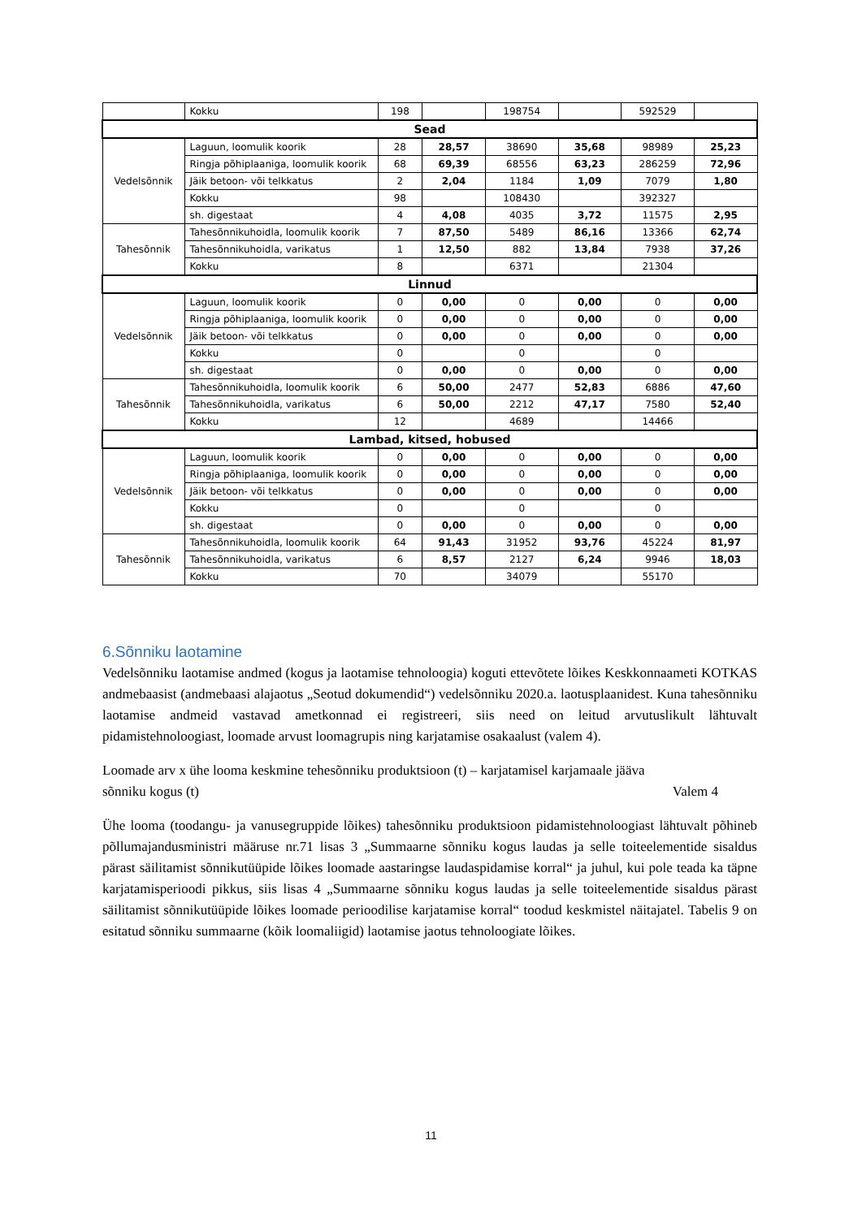| | Kokku | 198 | | 198754 | | 592529 | |
| Sead | | | | | | | |
| Vedelsõnnik | Laguun, loomulik koorik | 28 | 28,57 | 38690 | 35,68 | 98989 | 25,23 |
| | Ringja põhiplaaniga, loomulik koorik | 68 | 69,39 | 68556 | 63,23 | 286259 | 72,96 |
| | Jäik betoon- või telkkatus | 2 | 2,04 | 1184 | 1,09 | 7079 | 1,80 |
| | Kokku | 98 | | 108430 | | 392327 | |
| | sh. digestaat | 4 | 4,08 | 4035 | 3,72 | 11575 | 2,95 |
| Tahesõnnik | Tahesõnnikuhoidla, loomulik koorik | 7 | 87,50 | 5489 | 86,16 | 13366 | 62,74 |
| | Tahesõnnikuhoidla, varikatus | 1 | 12,50 | 882 | 13,84 | 7938 | 37,26 |
| | Kokku | 8 | | 6371 | | 21304 | |
| Linnud | | | | | | | |
| Vedelsõnnik | Laguun, loomulik koorik | 0 | 0,00 | 0 | 0,00 | 0 | 0,00 |
| | Ringja põhiplaaniga, loomulik koorik | 0 | 0,00 | 0 | 0,00 | 0 | 0,00 |
| | Jäik betoon- või telkkatus | 0 | 0,00 | 0 | 0,00 | 0 | 0,00 |
| | Kokku | 0 | | 0 | | 0 | |
| | sh. digestaat | 0 | 0,00 | 0 | 0,00 | 0 | 0,00 |
| Tahesõnnik | Tahesõnnikuhoidla, loomulik koorik | 6 | 50,00 | 2477 | 52,83 | 6886 | 47,60 |
| | Tahesõnnikuhoidla, varikatus | 6 | 50,00 | 2212 | 47,17 | 7580 | 52,40 |
| | Kokku | 12 | | 4689 | | 14466 | |
| Lambad, kitsed, hobused | | | | | | | |
| Vedelsõnnik | Laguun, loomulik koorik | 0 | 0,00 | 0 | 0,00 | 0 | 0,00 |
| | Ringja põhiplaaniga, loomulik koorik | 0 | 0,00 | 0 | 0,00 | 0 | 0,00 |
| | Jäik betoon- või telkkatus | 0 | 0,00 | 0 | 0,00 | 0 | 0,00 |
| | Kokku | 0 | | 0 | | 0 | |
| | sh. digestaat | 0 | 0,00 | 0 | 0,00 | 0 | 0,00 |
| Tahesõnnik | Tahesõnnikuhoidla, loomulik koorik | 64 | 91,43 | 31952 | 93,76 | 45224 | 81,97 |
| | Tahesõnnikuhoidla, varikatus | 6 | 8,57 | 2127 | 6,24 | 9946 | 18,03 |
| | Kokku | 70 | | 34079 | | 55170 | |
6.Sõnniku laotamine
Vedelsõnniku laotamise andmed (kogus ja laotamise tehnoloogia) koguti ettevõtete lõikes Keskkonnaameti KOTKAS andmebaasist (andmebaasi alajaotus „Seotud dokumendid“) vedelsõnniku 2020.a. laotusplaanidest. Kuna tahesõnniku laotamise andmeid vastavad ametkonnad ei registreeri, siis need on leitud arvutuslikult lähtuvalt pidamistehnoloogiast, loomade arvust loomagrupis ning karjatamise osakaalust (valem 4).
Loomade arv x ühe looma keskmine tehesõnniku produktsioon (t) – karjatamisel karjamaale jääva
sõnniku kogus (t) Valem 4
Ühe looma (toodangu- ja vanusegruppide lõikes) tahesõnniku produktsioon pidamistehnoloogiast lähtuvalt põhineb põllumajandusministri määruse nr.71 lisas 3 „Summaarne sõnniku kogus laudas ja selle toiteelementide sisaldus pärast säilitamist sõnnikutüüpide lõikes loomade aastaringse laudaspidamise korral“ ja juhul, kui pole teada ka täpne karjatamisperioodi pikkus, siis lisas 4 „Summaarne sõnniku kogus laudas ja selle toiteelementide sisaldus pärast säilitamist sõnnikutüüpide lõikes loomade perioodilise karjatamise korral“ toodud keskmistel näitajatel. Tabelis 9 on esitatud sõnniku summaarne (kõik loomaliigid) laotamise jaotus tehnoloogiate lõikes.
11